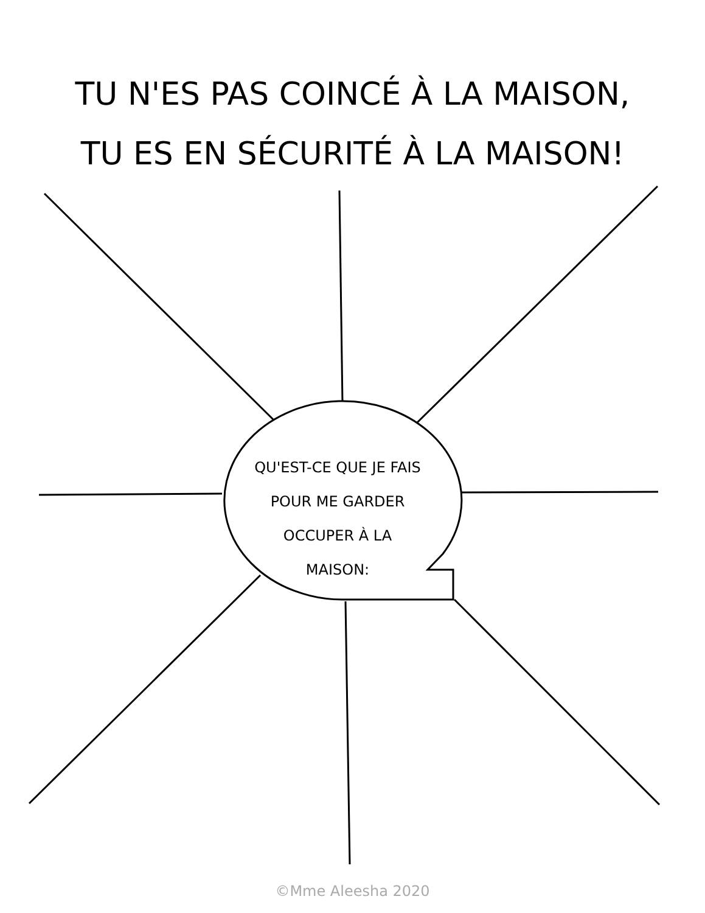TU N'ES PAS COINCÉ À LA MAISON,
TU ES EN SÉCURITÉ À LA MAISON!
QU'EST-CE QUE JE FAIS
POUR ME GARDER
OCCUPER À LA
MAISON:
©Mme Aleesha 2020